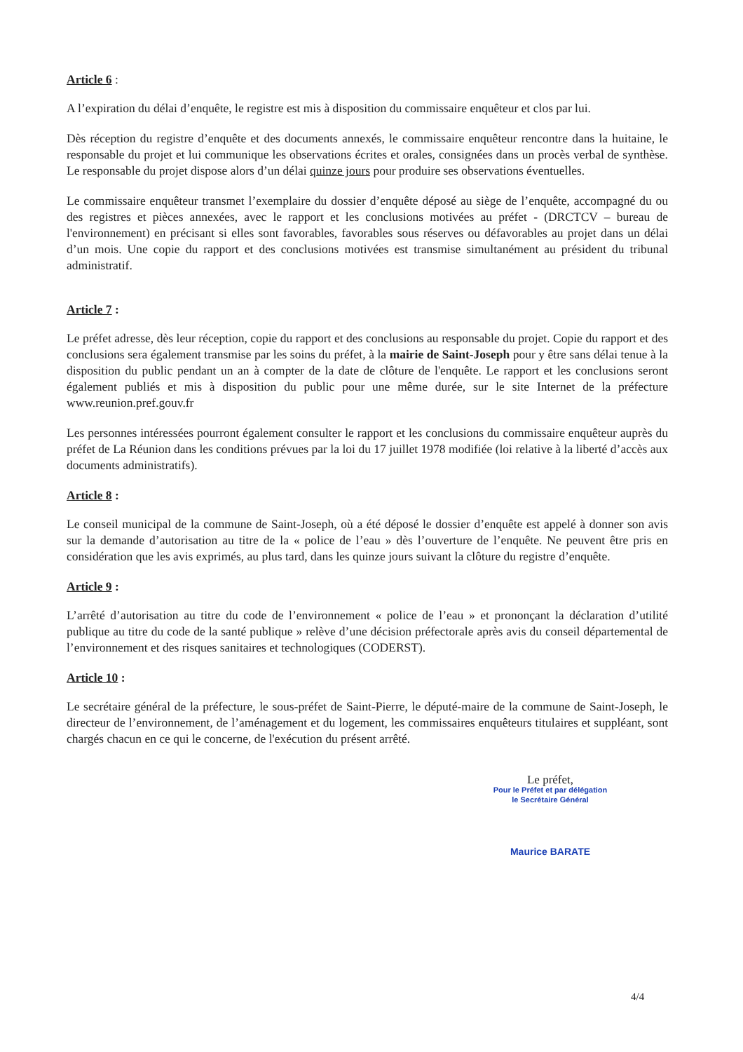Article 6 :
A l’expiration du délai d’enquête, le registre est mis à disposition du commissaire enquêteur et clos par lui.
Dès réception du registre d’enquête et des documents annexés, le commissaire enquêteur rencontre dans la huitaine, le responsable du projet et lui communique les observations écrites et orales, consignées dans un procès verbal de synthèse. Le responsable du projet dispose alors d’un délai quinze jours pour produire ses observations éventuelles.
Le commissaire enquêteur transmet l’exemplaire du dossier d’enquête déposé au siège de l’enquête, accompagné du ou des registres et pièces annexées, avec le rapport et les conclusions motivées au préfet - (DRCTCV – bureau de l'environnement) en précisant si elles sont favorables, favorables sous réserves ou défavorables au projet dans un délai d’un mois. Une copie du rapport et des conclusions motivées est transmise simultanément au président du tribunal administratif.
Article 7 :
Le préfet adresse, dès leur réception, copie du rapport et des conclusions au responsable du projet. Copie du rapport et des conclusions sera également transmise par les soins du préfet, à la mairie de Saint-Joseph pour y être sans délai tenue à la disposition du public pendant un an à compter de la date de clôture de l'enquête. Le rapport et les conclusions seront également publiés et mis à disposition du public pour une même durée, sur le site Internet de la préfecture www.reunion.pref.gouv.fr
Les personnes intéressées pourront également consulter le rapport et les conclusions du commissaire enquêteur auprès du préfet de La Réunion dans les conditions prévues par la loi du 17 juillet 1978 modifiée (loi relative à la liberté d’accès aux documents administratifs).
Article 8 :
Le conseil municipal de la commune de Saint-Joseph, où a été déposé le dossier d’enquête est appelé à donner son avis sur la demande d’autorisation au titre de la « police de l’eau » dès l’ouverture de l’enquête. Ne peuvent être pris en considération que les avis exprimés, au plus tard, dans les quinze jours suivant la clôture du registre d’enquête.
Article 9 :
L’arrêté d’autorisation au titre du code de l’environnement « police de l’eau » et prononçant la déclaration d’utilité publique au titre du code de la santé publique » relève d’une décision préfectorale après avis du conseil départemental de l’environnement et des risques sanitaires et technologiques (CODERST).
Article 10 :
Le secrétaire général de la préfecture, le sous-préfet de Saint-Pierre, le député-maire de la commune de Saint-Joseph, le directeur de l’environnement, de l’aménagement et du logement, les commissaires enquêteurs titulaires et suppléant, sont chargés chacun en ce qui le concerne, de l'exécution du présent arrêté.
Le préfet,
Pour le Préfet et par délégation
le Secrétaire Général
Maurice BARATE
4/4